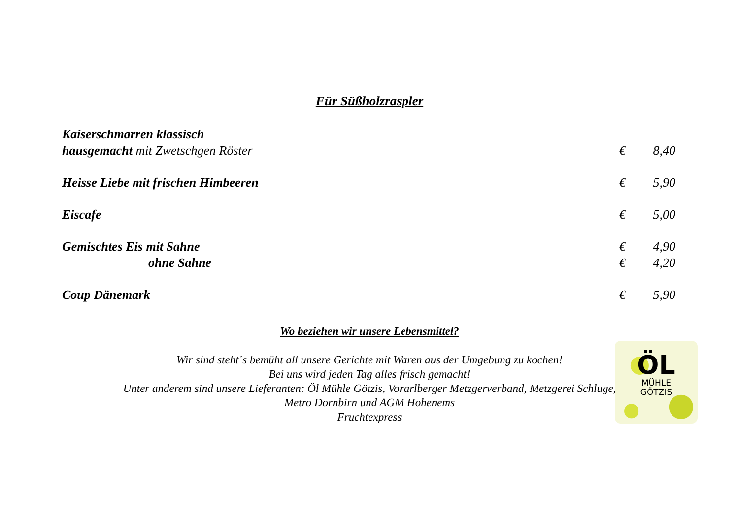Für Süßholzraspler
Kaiserschmarren klassisch
hausgemacht mit Zwetschgen Röster € 8,40
Heisse Liebe mit frischen Himbeeren € 5,90
Eiscafe € 5,00
Gemischtes Eis mit Sahne € 4,90
ohne Sahne € 4,20
Coup Dänemark € 5,90
Wo beziehen wir unsere Lebensmittel?
Wir sind steht´s bemüht all unsere Gerichte mit Waren aus der Umgebung zu kochen!
Bei uns wird jeden Tag alles frisch gemacht!
Unter anderem sind unsere Lieferanten: Öl Mühle Götzis, Vorarlberger Metzgerverband, Metzgerei Schluge,
Metro Dornbirn und AGM Hohenems
Fruchtexpress
ÖL
MÜHLE
GÖTZIS